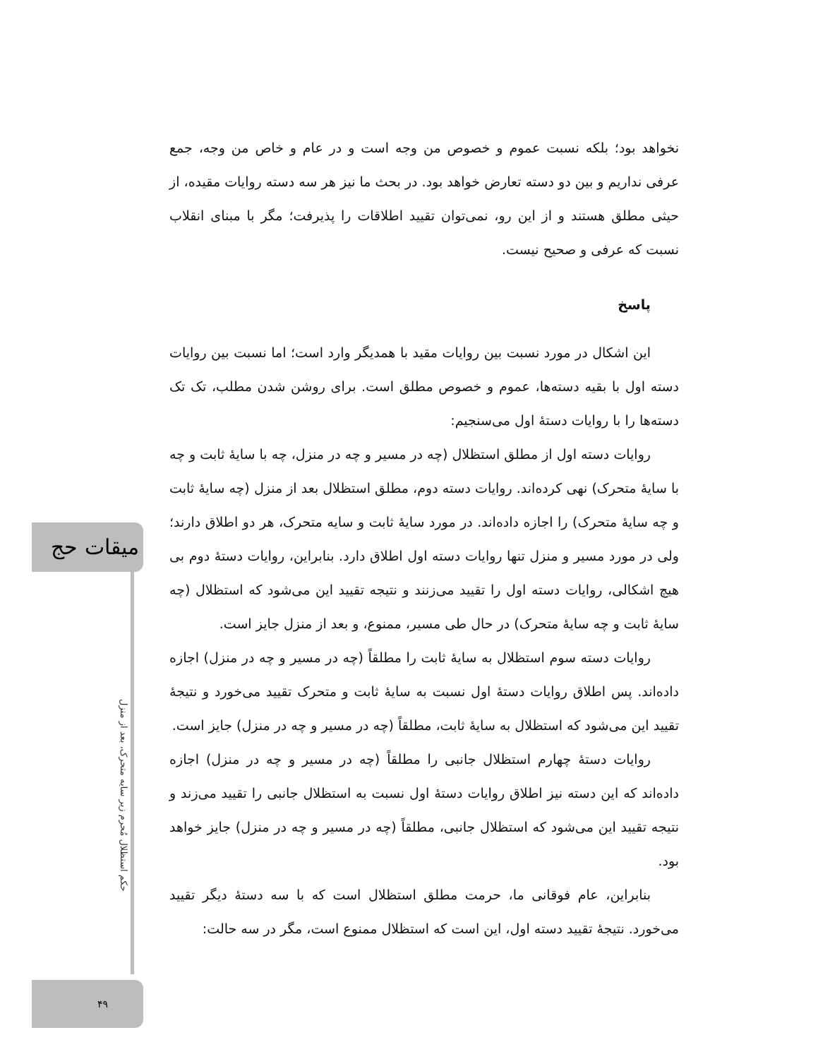نخواهد بود؛ بلکه نسبت عموم و خصوص من وجه است و در عام و خاص من وجه، جمع عرفی نداریم و بین دو دسته تعارض خواهد بود. در بحث ما نیز هر سه دسته روایات مقیده، از حیثی مطلق هستند و از این رو، نمی‌توان تقیید اطلاقات را پذیرفت؛ مگر با مبنای انقلاب نسبت که عرفی و صحیح نیست.
پاسخ
این اشکال در مورد نسبت بین روایات مقید با همدیگر وارد است؛ اما نسبت بین روایات دسته اول با بقیه دسته‌ها، عموم و خصوص مطلق است. برای روشن شدن مطلب، تک تک دسته‌ها را با روایات دستهٔ اول می‌سنجیم:
روایات دسته اول از مطلق استظلال (چه در مسیر و چه در منزل، چه با سایهٔ ثابت و چه با سایهٔ متحرک) نهی کرده‌اند. روایات دسته دوم، مطلق استظلال بعد از منزل (چه سایهٔ ثابت و چه سایهٔ متحرک) را اجازه داده‌اند. در مورد سایهٔ ثابت و سایه متحرک، هر دو اطلاق دارند؛ ولی در مورد مسیر و منزل تنها روایات دسته اول اطلاق دارد. بنابراین، روایات دستهٔ دوم بی هیچ اشکالی، روایات دسته اول را تقیید می‌زنند و نتیجه تقیید این می‌شود که استظلال (چه سایهٔ ثابت و چه سایهٔ متحرک) در حال طی مسیر، ممنوع، و بعد از منزل جایز است.
روایات دسته سوم استظلال به سایهٔ ثابت را مطلقاً (چه در مسیر و چه در منزل) اجازه داده‌اند. پس اطلاق روایات دستهٔ اول نسبت به سایهٔ ثابت و متحرک تقیید می‌خورد و نتیجهٔ تقیید این می‌شود که استظلال به سایهٔ ثابت، مطلقاً (چه در مسیر و چه در منزل) جایز است.
روایات دستهٔ چهارم استظلال جانبی را مطلقاً (چه در مسیر و چه در منزل) اجازه داده‌اند که این دسته نیز اطلاق روایات دستهٔ اول نسبت به استظلال جانبی را تقیید می‌زند و نتیجه تقیید این می‌شود که استظلال جانبی، مطلقاً (چه در مسیر و چه در منزل) جایز خواهد بود.
بنابراین، عام فوقانی ما، حرمت مطلق استظلال است که با سه دستهٔ دیگر تقیید می‌خورد. نتیجهٔ تقیید دسته اول، این است که استظلال ممنوع است، مگر در سه حالت:
میقات حج
حکم استظلال مُحرم زیر سایه متحرک، بعد از منزل
۴۹